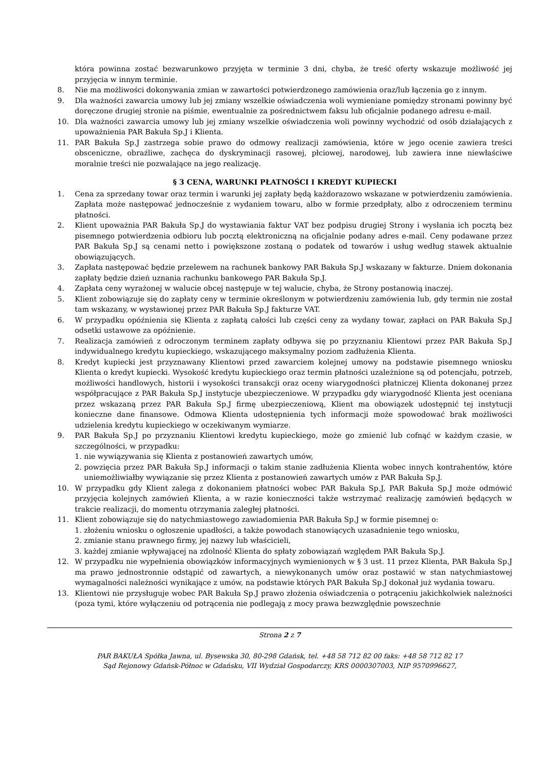która powinna zostać bezwarunkowo przyjęta w terminie 3 dni, chyba, że treść oferty wskazuje możliwość jej przyjęcia w innym terminie.
8. Nie ma możliwości dokonywania zmian w zawartości potwierdzonego zamówienia oraz/lub łączenia go z innym.
9. Dla ważności zawarcia umowy lub jej zmiany wszelkie oświadczenia woli wymieniane pomiędzy stronami powinny być doręczone drugiej stronie na piśmie, ewentualnie za pośrednictwem faksu lub oficjalnie podanego adresu e-mail.
10. Dla ważności zawarcia umowy lub jej zmiany wszelkie oświadczenia woli powinny wychodzić od osób działających z upoważnienia PAR Bakuła Sp.J i Klienta.
11. PAR Bakuła Sp.J zastrzega sobie prawo do odmowy realizacji zamówienia, które w jego ocenie zawiera treści obsceniczne, obraźliwe, zachęca do dyskryminacji rasowej, płciowej, narodowej, lub zawiera inne niewłaściwe moralnie treści nie pozwalające na jego realizację.
§ 3 CENA, WARUNKI PŁATNOŚCI I KREDYT KUPIECKI
1. Cena za sprzedany towar oraz termin i warunki jej zapłaty będą każdorazowo wskazane w potwierdzeniu zamówienia. Zapłata może następować jednocześnie z wydaniem towaru, albo w formie przedpłaty, albo z odroczeniem terminu płatności.
2. Klient upoważnia PAR Bakuła Sp.J do wystawiania faktur VAT bez podpisu drugiej Strony i wysłania ich pocztą bez pisemnego potwierdzenia odbioru lub pocztą elektroniczną na oficjalnie podany adres e-mail. Ceny podawane przez PAR Bakuła Sp.J są cenami netto i powiększone zostaną o podatek od towarów i usług według stawek aktualnie obowiązujących.
3. Zapłata następować będzie przelewem na rachunek bankowy PAR Bakuła Sp.J wskazany w fakturze. Dniem dokonania zapłaty będzie dzień uznania rachunku bankowego PAR Bakuła Sp.J.
4. Zapłata ceny wyrażonej w walucie obcej następuje w tej walucie, chyba, że Strony postanowią inaczej.
5. Klient zobowiązuje się do zapłaty ceny w terminie określonym w potwierdzeniu zamówienia lub, gdy termin nie został tam wskazany, w wystawionej przez PAR Bakuła Sp.J fakturze VAT.
6. W przypadku opóźnienia się Klienta z zapłatą całości lub części ceny za wydany towar, zapłaci on PAR Bakuła Sp.J odsetki ustawowe za opóźnienie.
7. Realizacja zamówień z odroczonym terminem zapłaty odbywa się po przyznaniu Klientowi przez PAR Bakuła Sp.J indywidualnego kredytu kupieckiego, wskazującego maksymalny poziom zadłużenia Klienta.
8. Kredyt kupiecki jest przyznawany Klientowi przed zawarciem kolejnej umowy na podstawie pisemnego wniosku Klienta o kredyt kupiecki. Wysokość kredytu kupieckiego oraz termin płatności uzależnione są od potencjału, potrzeb, możliwości handlowych, historii i wysokości transakcji oraz oceny wiarygodności płatniczej Klienta dokonanej przez współpracujące z PAR Bakuła Sp.J instytucje ubezpieczeniowe. W przypadku gdy wiarygodność Klienta jest oceniana przez wskazaną przez PAR Bakuła Sp.J firmę ubezpieczeniową, Klient ma obowiązek udostępnić tej instytucji konieczne dane finansowe. Odmowa Klienta udostępnienia tych informacji może spowodować brak możliwości udzielenia kredytu kupieckiego w oczekiwanym wymiarze.
9. PAR Bakuła Sp.J po przyznaniu Klientowi kredytu kupieckiego, może go zmienić lub cofnąć w każdym czasie, w szczególności, w przypadku:
1. nie wywiązywania się Klienta z postanowień zawartych umów,
2. powzięcia przez PAR Bakuła Sp.J informacji o takim stanie zadłużenia Klienta wobec innych kontrahentów, które uniemożliwiałby wywiązanie się przez Klienta z postanowień zawartych umów z PAR Bakuła Sp.J.
10. W przypadku gdy Klient zalega z dokonaniem płatności wobec PAR Bakuła Sp.J, PAR Bakuła Sp.J może odmówić przyjęcia kolejnych zamówień Klienta, a w razie konieczności także wstrzymać realizację zamówień będących w trakcie realizacji, do momentu otrzymania zaległej płatności.
11. Klient zobowiązuje się do natychmiastowego zawiadomienia PAR Bakuła Sp.J w formie pisemnej o:
1. złożeniu wniosku o ogłoszenie upadłości, a także powodach stanowiących uzasadnienie tego wniosku,
2. zmianie stanu prawnego firmy, jej nazwy lub właścicieli,
3. każdej zmianie wpływającej na zdolność Klienta do spłaty zobowiązań względem PAR Bakuła Sp.J.
12. W przypadku nie wypełnienia obowiązków informacyjnych wymienionych w § 3 ust. 11 przez Klienta, PAR Bakuła Sp.J ma prawo jednostronnie odstąpić od zawartych, a niewykonanych umów oraz postawić w stan natychmiastowej wymagalności należności wynikające z umów, na podstawie których PAR Bakuła Sp.J dokonał już wydania towaru.
13. Klientowi nie przysługuje wobec PAR Bakuła Sp.J prawo złożenia oświadczenia o potrąceniu jakichkolwiek należności (poza tymi, które wyłączeniu od potrącenia nie podlegają z mocy prawa bezwzględnie powszechnie
Strona 2 z 7
PAR BAKUŁA Spółka Jawna, ul. Bysewska 30, 80-298 Gdańsk, tel. +48 58 712 82 00 faks: +48 58 712 82 17
Sąd Rejonowy Gdańsk-Północ w Gdańsku, VII Wydział Gospodarczy, KRS 0000307003, NIP 9570996627,